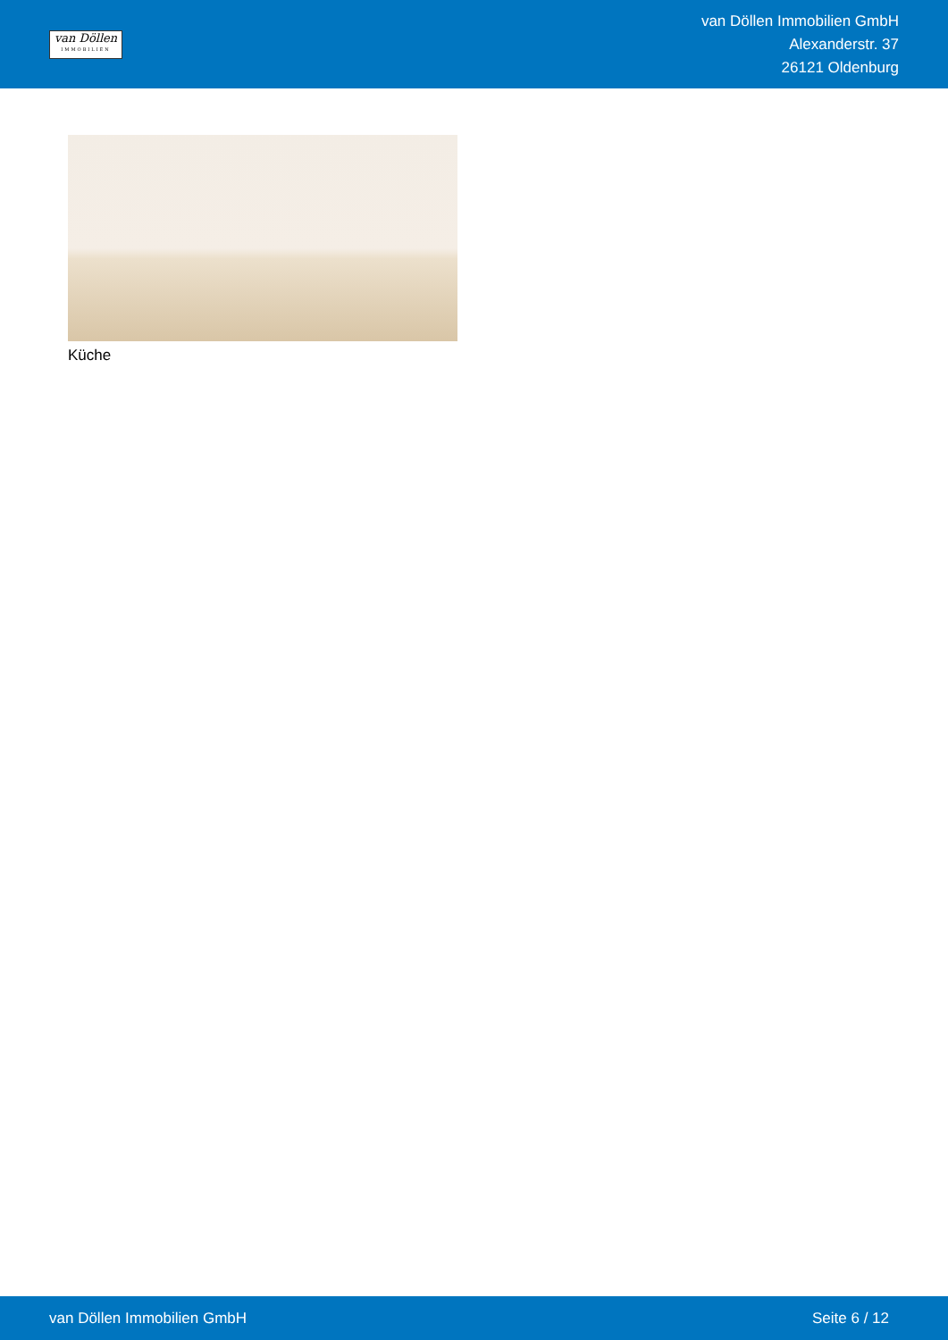van Döllen
IMMOBILIEN
van Döllen Immobilien GmbH
Alexanderstr. 37
26121 Oldenburg
Küche
van Döllen Immobilien GmbH Seite 6 / 12